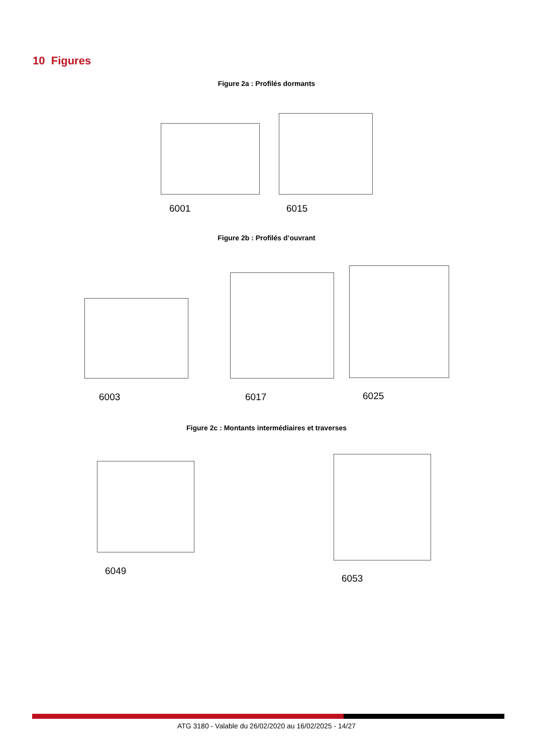10 Figures
Figure 2a : Profilés dormants
6001 6015
Figure 2b : Profilés d’ouvrant
6003 6017 6025
Figure 2c : Montants intermédiaires et traverses
6049
6053
ATG 3180 - Valable du 26/02/2020 au 16/02/2025 - 14/27